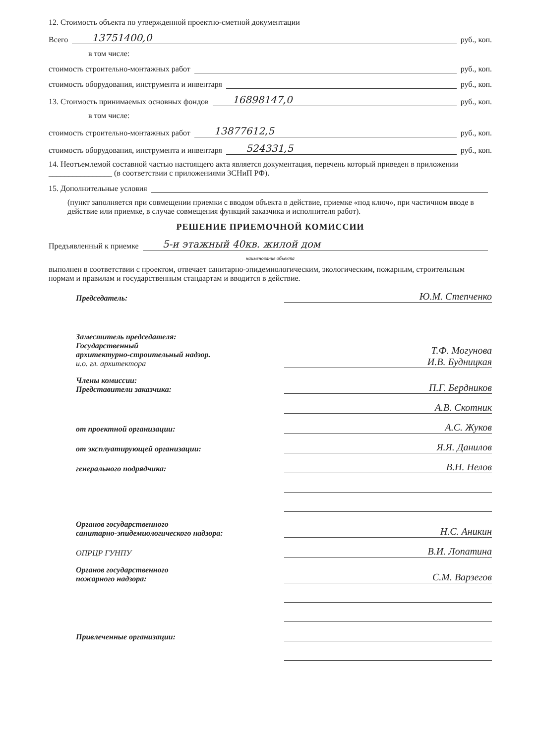12. Стоимость объекта по утвержденной проектно-сметной документации
Всего 13751400,0 руб., коп.
в том числе:
стоимость строительно-монтажных работ руб., коп.
стоимость оборудования, инструмента и инвентаря руб., коп.
13. Стоимость принимаемых основных фондов 16898147,0 руб., коп.
в том числе:
стоимость строительно-монтажных работ 13877612,5 руб., коп.
стоимость оборудования, инструмента и инвентаря 524331,5 руб., коп.
14. Неотъемлемой составной частью настоящего акта является документация, перечень который приведен в приложении ________________ (в соответствии с приложениями 3СНиП РФ).
15. Дополнительные условия
(пункт заполняется при совмещении приемки с вводом объекта в действие, приемке «под ключ», при частичном вводе в действие или приемке, в случае совмещения функций заказчика и исполнителя работ).
РЕШЕНИЕ ПРИЕМОЧНОЙ КОМИССИИ
Предъявленный к приемке 5-и этажный 40кв. жилой дом
наименование объекта
выполнен в соответствии с проектом, отвечает санитарно-эпидемиологическим, экологическим, пожарным, строительным нормам и правилам и государственным стандартам и вводится в действие.
Председатель: Ю.М. Степченко
Заместитель председателя:
Государственный
архитектурно-строительный надзор.
и.о. гл. архитектора Т.Ф. Могунова
И.В. Будницкая
Члены комиссии:
Представители заказчика: П.Г. Бердников
А.В. Скотник
от проектной организации: А.С. Жуков
от эксплуатирующей организации: Я.Я. Данилов
генерального подрядчика: В.Н. Нелов
Органов государственного
санитарно-эпидемиологического надзора: Н.С. Аникин
ОПРЦР ГУНПУ В.И. Лопатина
Органов государственного
пожарного надзора: С.М. Варзегов
Привлеченные организации: